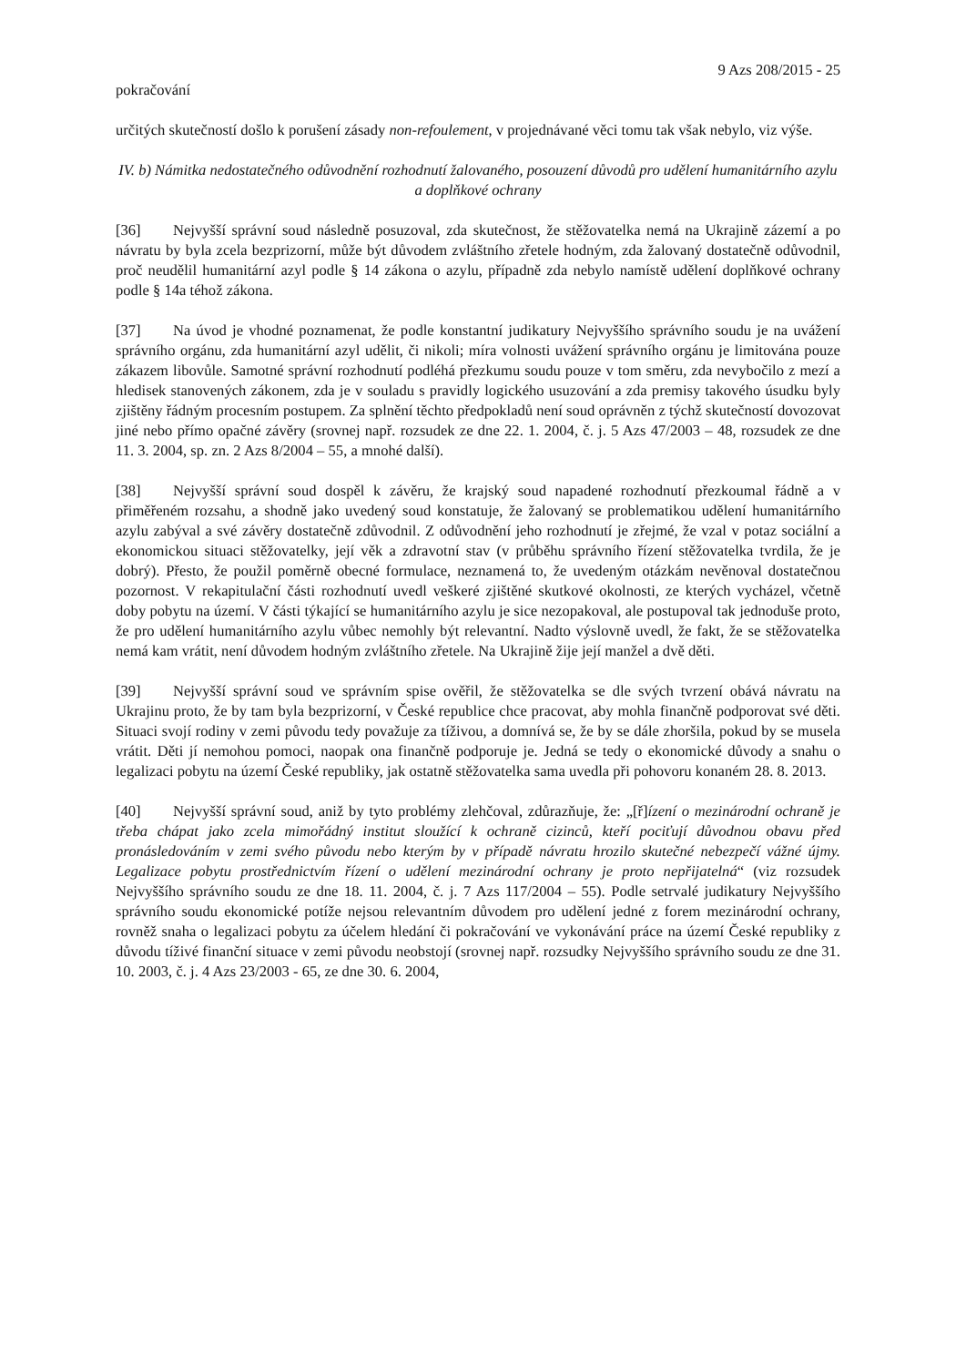9 Azs 208/2015 - 25
pokračování
určitých skutečností došlo k porušení zásady non-refoulement, v projednávané věci tomu tak však nebylo, viz výše.
IV. b) Námitka nedostatečného odůvodnění rozhodnutí žalovaného, posouzení důvodů pro udělení humanitárního azylu a doplňkové ochrany
[36] Nejvyšší správní soud následně posuzoval, zda skutečnost, že stěžovatelka nemá na Ukrajině zázemí a po návratu by byla zcela bezprizorní, může být důvodem zvláštního zřetele hodným, zda žalovaný dostatečně odůvodnil, proč neudělil humanitární azyl podle § 14 zákona o azylu, případně zda nebylo namístě udělení doplňkové ochrany podle § 14a téhož zákona.
[37] Na úvod je vhodné poznamenat, že podle konstantní judikatury Nejvyššího správního soudu je na uvážení správního orgánu, zda humanitární azyl udělit, či nikoli; míra volnosti uvážení správního orgánu je limitována pouze zákazem libovůle. Samotné správní rozhodnutí podléhá přezkumu soudu pouze v tom směru, zda nevybočilo z mezí a hledisek stanovených zákonem, zda je v souladu s pravidly logického usuzování a zda premisy takového úsudku byly zjištěny řádným procesním postupem. Za splnění těchto předpokladů není soud oprávněn z týchž skutečností dovozovat jiné nebo přímo opačné závěry (srovnej např. rozsudek ze dne 22. 1. 2004, č. j. 5 Azs 47/2003 – 48, rozsudek ze dne 11. 3. 2004, sp. zn. 2 Azs 8/2004 – 55, a mnohé další).
[38] Nejvyšší správní soud dospěl k závěru, že krajský soud napadené rozhodnutí přezkoumal řádně a v přiměřeném rozsahu, a shodně jako uvedený soud konstatuje, že žalovaný se problematikou udělení humanitárního azylu zabýval a své závěry dostatečně zdůvodnil. Z odůvodnění jeho rozhodnutí je zřejmé, že vzal v potaz sociální a ekonomickou situaci stěžovatelky, její věk a zdravotní stav (v průběhu správního řízení stěžovatelka tvrdila, že je dobrý). Přesto, že použil poměrně obecné formulace, neznamená to, že uvedeným otázkám nevěnoval dostatečnou pozornost. V rekapitulační části rozhodnutí uvedl veškeré zjištěné skutkové okolnosti, ze kterých vycházel, včetně doby pobytu na území. V části týkající se humanitárního azylu je sice nezopakoval, ale postupoval tak jednoduše proto, že pro udělení humanitárního azylu vůbec nemohly být relevantní. Nadto výslovně uvedl, že fakt, že se stěžovatelka nemá kam vrátit, není důvodem hodným zvláštního zřetele. Na Ukrajině žije její manžel a dvě děti.
[39] Nejvyšší správní soud ve správním spise ověřil, že stěžovatelka se dle svých tvrzení obává návratu na Ukrajinu proto, že by tam byla bezprizorní, v České republice chce pracovat, aby mohla finančně podporovat své děti. Situaci svojí rodiny v zemi původu tedy považuje za tíživou, a domnívá se, že by se dále zhoršila, pokud by se musela vrátit. Děti jí nemohou pomoci, naopak ona finančně podporuje je. Jedná se tedy o ekonomické důvody a snahu o legalizaci pobytu na území České republiky, jak ostatně stěžovatelka sama uvedla při pohovoru konaném 28. 8. 2013.
[40] Nejvyšší správní soud, aniž by tyto problémy zlehčoval, zdůrazňuje, že: „[ř]ízení o mezinárodní ochraně je třeba chápat jako zcela mimořádný institut sloužící k ochraně cizinců, kteří pociťují důvodnou obavu před pronásledováním v zemi svého původu nebo kterým by v případě návratu hrozilo skutečné nebezpečí vážné újmy. Legalizace pobytu prostřednictvím řízení o udělení mezinárodní ochrany je proto nepřijatelná“ (viz rozsudek Nejvyššího správního soudu ze dne 18. 11. 2004, č. j. 7 Azs 117/2004 – 55). Podle setrvalé judikatury Nejvyššího správního soudu ekonomické potíže nejsou relevantním důvodem pro udělení jedné z forem mezinárodní ochrany, rovněž snaha o legalizaci pobytu za účelem hledání či pokračování ve vykonávání práce na území České republiky z důvodu tíživé finanční situace v zemi původu neobstojí (srovnej např. rozsudky Nejvyššího správního soudu ze dne 31. 10. 2003, č. j. 4 Azs 23/2003 - 65, ze dne 30. 6. 2004,